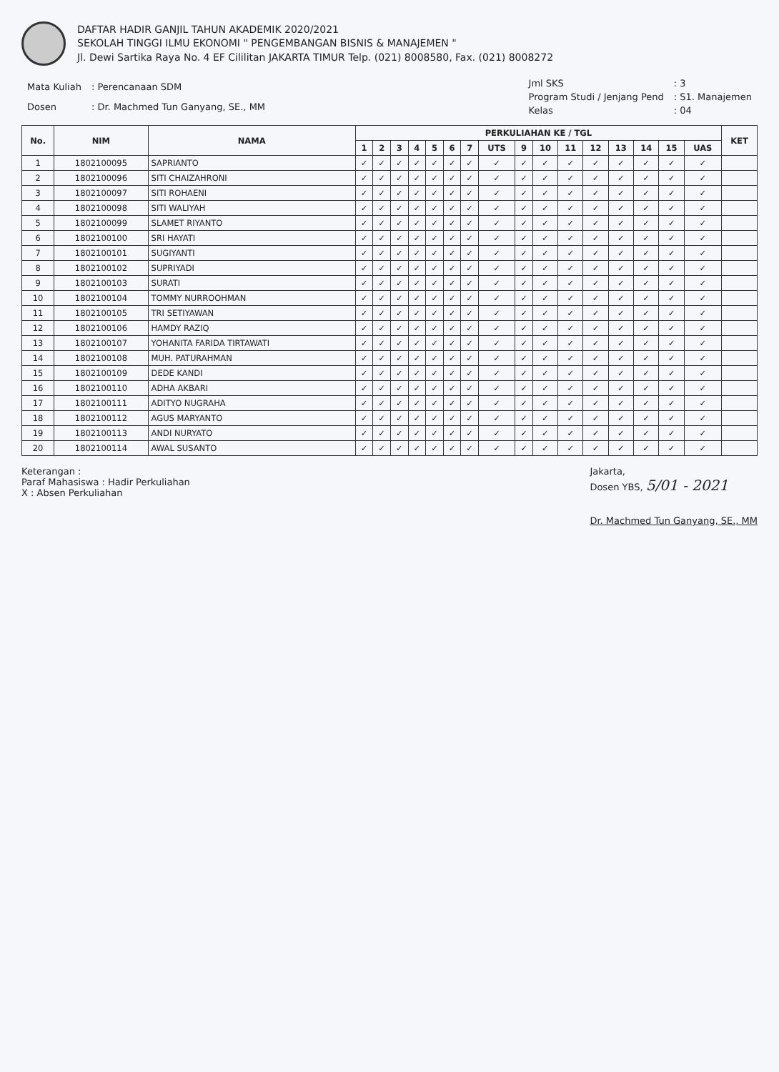DAFTAR HADIR GANJIL TAHUN AKADEMIK 2020/2021
SEKOLAH TINGGI ILMU EKONOMI " PENGEMBANGAN BISNIS & MANAJEMEN "
Jl. Dewi Sartika Raya No. 4 EF Cililitan JAKARTA TIMUR Telp. (021) 8008580, Fax. (021) 8008272
| Mata Kuliah | : Perencanaan SDM |
| Dosen | : Dr. Machmed Tun Ganyang, SE., MM |
| Jml SKS | : 3 |
| Program Studi / Jenjang Pend | : S1. Manajemen |
| Kelas | : 04 |
| No. | NIM | NAMA | PERKULIAHAN KE / TGL | | | | | | | | | | | | | | | | KET |
| --- | --- | --- | --- | --- | --- | --- | --- | --- | --- | --- | --- | --- | --- | --- | --- | --- | --- | --- | --- |
| | | | 1 | 2 | 3 | 4 | 5 | 6 | 7 | UTS | 9 | 10 | 11 | 12 | 13 | 14 | 15 | UAS | |
| 1 | 1802100095 | SAPRIANTO | ✓ | ✓ | ✓ | ✓ | ✓ | ✓ | ✓ | ✓ | ✓ | ✓ | ✓ | ✓ | ✓ | ✓ | ✓ | ✓ | |
| 2 | 1802100096 | SITI CHAIZAHRONI | ✓ | ✓ | ✓ | ✓ | ✓ | ✓ | ✓ | ✓ | ✓ | ✓ | ✓ | ✓ | ✓ | ✓ | ✓ | ✓ | |
| 3 | 1802100097 | SITI ROHAENI | ✓ | ✓ | ✓ | ✓ | ✓ | ✓ | ✓ | ✓ | ✓ | ✓ | ✓ | ✓ | ✓ | ✓ | ✓ | ✓ | |
| 4 | 1802100098 | SITI WALIYAH | ✓ | ✓ | ✓ | ✓ | ✓ | ✓ | ✓ | ✓ | ✓ | ✓ | ✓ | ✓ | ✓ | ✓ | ✓ | ✓ | |
| 5 | 1802100099 | SLAMET RIYANTO | ✓ | ✓ | ✓ | ✓ | ✓ | ✓ | ✓ | ✓ | ✓ | ✓ | ✓ | ✓ | ✓ | ✓ | ✓ | ✓ | |
| 6 | 1802100100 | SRI HAYATI | ✓ | ✓ | ✓ | ✓ | ✓ | ✓ | ✓ | ✓ | ✓ | ✓ | ✓ | ✓ | ✓ | ✓ | ✓ | ✓ | |
| 7 | 1802100101 | SUGIYANTI | ✓ | ✓ | ✓ | ✓ | ✓ | ✓ | ✓ | ✓ | ✓ | ✓ | ✓ | ✓ | ✓ | ✓ | ✓ | ✓ | |
| 8 | 1802100102 | SUPRIYADI | ✓ | ✓ | ✓ | ✓ | ✓ | ✓ | ✓ | ✓ | ✓ | ✓ | ✓ | ✓ | ✓ | ✓ | ✓ | ✓ | |
| 9 | 1802100103 | SURATI | ✓ | ✓ | ✓ | ✓ | ✓ | ✓ | ✓ | ✓ | ✓ | ✓ | ✓ | ✓ | ✓ | ✓ | ✓ | ✓ | |
| 10 | 1802100104 | TOMMY NURROOHMAN | ✓ | ✓ | ✓ | ✓ | ✓ | ✓ | ✓ | ✓ | ✓ | ✓ | ✓ | ✓ | ✓ | ✓ | ✓ | ✓ | |
| 11 | 1802100105 | TRI SETIYAWAN | ✓ | ✓ | ✓ | ✓ | ✓ | ✓ | ✓ | ✓ | ✓ | ✓ | ✓ | ✓ | ✓ | ✓ | ✓ | ✓ | |
| 12 | 1802100106 | HAMDY RAZIQ | ✓ | ✓ | ✓ | ✓ | ✓ | ✓ | ✓ | ✓ | ✓ | ✓ | ✓ | ✓ | ✓ | ✓ | ✓ | ✓ | |
| 13 | 1802100107 | YOHANITA FARIDA TIRTAWATI | ✓ | ✓ | ✓ | ✓ | ✓ | ✓ | ✓ | ✓ | ✓ | ✓ | ✓ | ✓ | ✓ | ✓ | ✓ | ✓ | |
| 14 | 1802100108 | MUH. PATURAHMAN | ✓ | ✓ | ✓ | ✓ | ✓ | ✓ | ✓ | ✓ | ✓ | ✓ | ✓ | ✓ | ✓ | ✓ | ✓ | ✓ | |
| 15 | 1802100109 | DEDE KANDI | ✓ | ✓ | ✓ | ✓ | ✓ | ✓ | ✓ | ✓ | ✓ | ✓ | ✓ | ✓ | ✓ | ✓ | ✓ | ✓ | |
| 16 | 1802100110 | ADHA AKBARI | ✓ | ✓ | ✓ | ✓ | ✓ | ✓ | ✓ | ✓ | ✓ | ✓ | ✓ | ✓ | ✓ | ✓ | ✓ | ✓ | |
| 17 | 1802100111 | ADITYO NUGRAHA | ✓ | ✓ | ✓ | ✓ | ✓ | ✓ | ✓ | ✓ | ✓ | ✓ | ✓ | ✓ | ✓ | ✓ | ✓ | ✓ | |
| 18 | 1802100112 | AGUS MARYANTO | ✓ | ✓ | ✓ | ✓ | ✓ | ✓ | ✓ | ✓ | ✓ | ✓ | ✓ | ✓ | ✓ | ✓ | ✓ | ✓ | |
| 19 | 1802100113 | ANDI NURYATO | ✓ | ✓ | ✓ | ✓ | ✓ | ✓ | ✓ | ✓ | ✓ | ✓ | ✓ | ✓ | ✓ | ✓ | ✓ | ✓ | |
| 20 | 1802100114 | AWAL SUSANTO | ✓ | ✓ | ✓ | ✓ | ✓ | ✓ | ✓ | ✓ | ✓ | ✓ | ✓ | ✓ | ✓ | ✓ | ✓ | ✓ | |
Keterangan :
Paraf Mahasiswa : Hadir Perkuliahan
X : Absen Perkuliahan
Jakarta,
Dosen YBS, 5/01 - 2021
Dr. Machmed Tun Ganyang, SE., MM